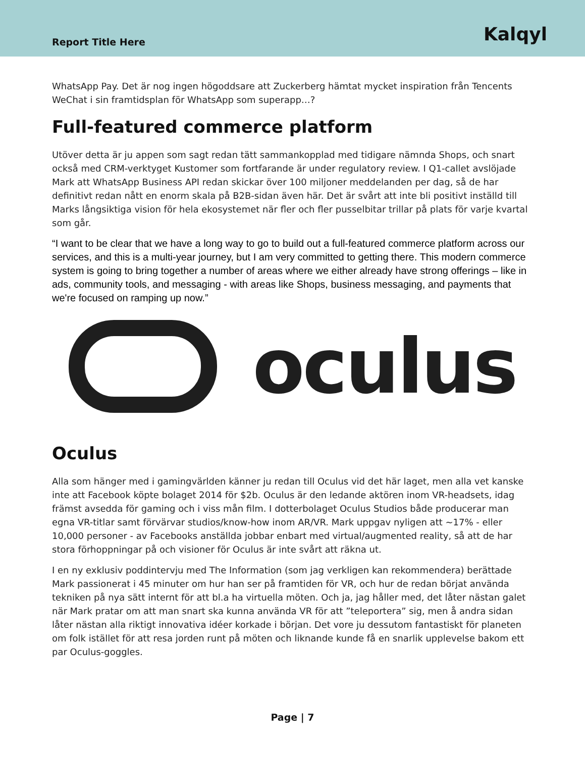Report Title Here
Kalqyl
WhatsApp Pay. Det är nog ingen högoddsare att Zuckerberg hämtat mycket inspiration från Tencents WeChat i sin framtidsplan för WhatsApp som superapp…?
Full-featured commerce platform
Utöver detta är ju appen som sagt redan tätt sammankopplad med tidigare nämnda Shops, och snart också med CRM-verktyget Kustomer som fortfarande är under regulatory review. I Q1-callet avslöjade Mark att WhatsApp Business API redan skickar över 100 miljoner meddelanden per dag, så de har definitivt redan nått en enorm skala på B2B-sidan även här. Det är svårt att inte bli positivt inställd till Marks långsiktiga vision för hela ekosystemet när fler och fler pusselbitar trillar på plats för varje kvartal som går.
“I want to be clear that we have a long way to go to build out a full-featured commerce platform across our services, and this is a multi-year journey, but I am very committed to getting there. This modern commerce system is going to bring together a number of areas where we either already have strong offerings – like in ads, community tools, and messaging - with areas like Shops, business messaging, and payments that we're focused on ramping up now.”
oculus
Oculus
Alla som hänger med i gamingvärlden känner ju redan till Oculus vid det här laget, men alla vet kanske inte att Facebook köpte bolaget 2014 för $2b. Oculus är den ledande aktören inom VR-headsets, idag främst avsedda för gaming och i viss mån film. I dotterbolaget Oculus Studios både producerar man egna VR-titlar samt förvärvar studios/know-how inom AR/VR. Mark uppgav nyligen att ~17% - eller 10,000 personer - av Facebooks anställda jobbar enbart med virtual/augmented reality, så att de har stora förhoppningar på och visioner för Oculus är inte svårt att räkna ut.
I en ny exklusiv poddintervju med The Information (som jag verkligen kan rekommendera) berättade Mark passionerat i 45 minuter om hur han ser på framtiden för VR, och hur de redan börjat använda tekniken på nya sätt internt för att bl.a ha virtuella möten. Och ja, jag håller med, det låter nästan galet när Mark pratar om att man snart ska kunna använda VR för att ”teleportera” sig, men å andra sidan låter nästan alla riktigt innovativa idéer korkade i början. Det vore ju dessutom fantastiskt för planeten om folk istället för att resa jorden runt på möten och liknande kunde få en snarlik upplevelse bakom ett par Oculus-goggles.
Page | 7